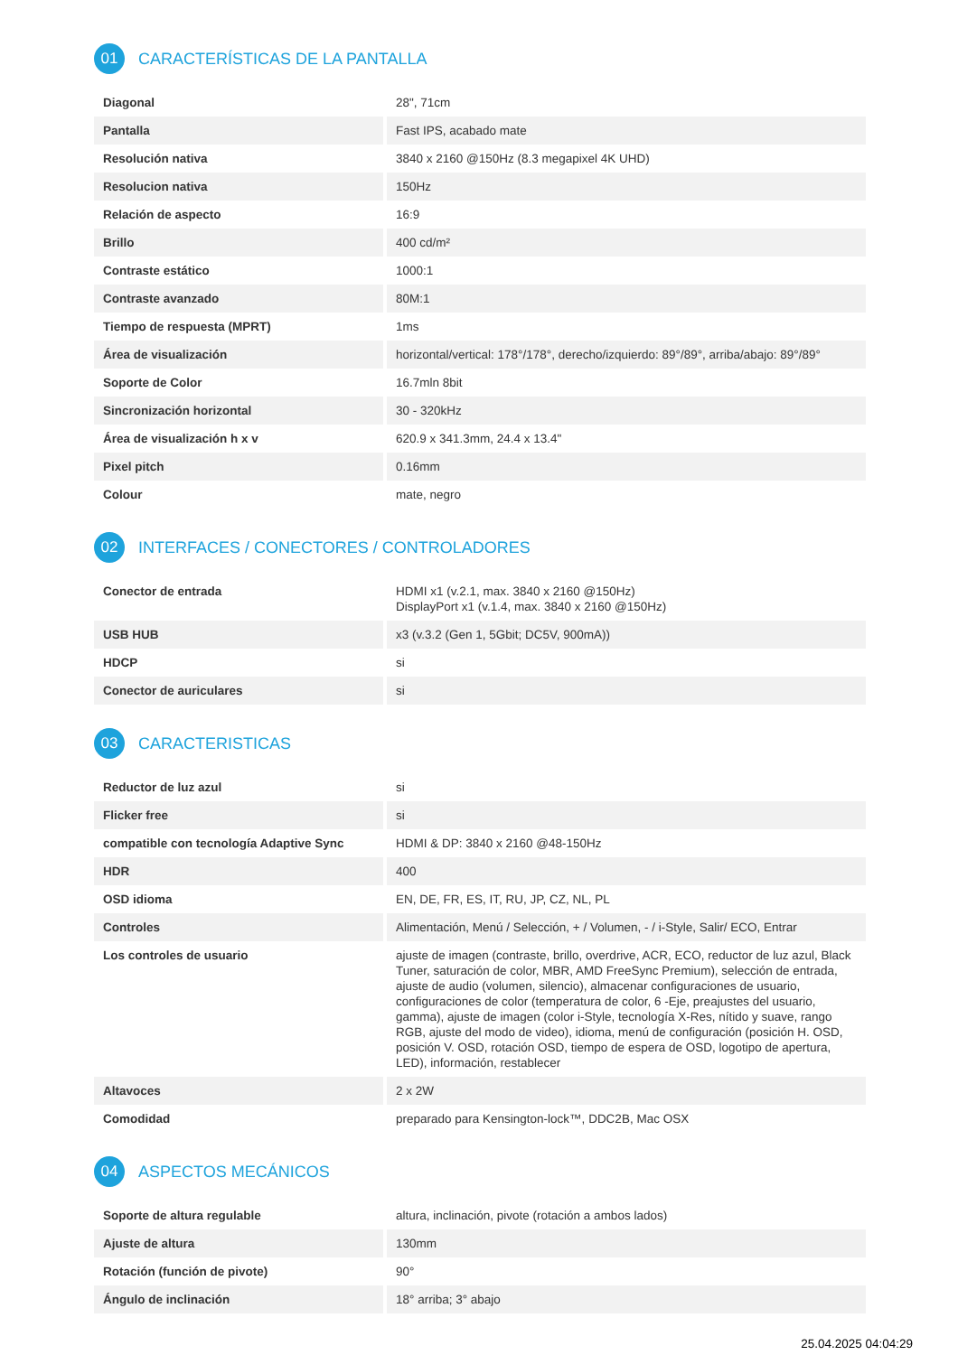01
CARACTERÍSTICAS DE LA PANTALLA
| Diagonal | 28", 71cm |
| Pantalla | Fast IPS, acabado mate |
| Resolución nativa | 3840 x 2160 @150Hz (8.3 megapixel 4K UHD) |
| Resolucion nativa | 150Hz |
| Relación de aspecto | 16:9 |
| Brillo | 400 cd/m² |
| Contraste estático | 1000:1 |
| Contraste avanzado | 80M:1 |
| Tiempo de respuesta (MPRT) | 1ms |
| Área de visualización | horizontal/vertical: 178°/178°, derecho/izquierdo: 89°/89°, arriba/abajo: 89°/89° |
| Soporte de Color | 16.7mln 8bit |
| Sincronización horizontal | 30 - 320kHz |
| Área de visualización h x v | 620.9 x 341.3mm, 24.4 x 13.4" |
| Pixel pitch | 0.16mm |
| Colour | mate, negro |
02
INTERFACES / CONECTORES / CONTROLADORES
| Conector de entrada | HDMI x1 (v.2.1, max. 3840 x 2160 @150Hz) DisplayPort x1 (v.1.4, max. 3840 x 2160 @150Hz) |
| USB HUB | x3 (v.3.2 (Gen 1, 5Gbit; DC5V, 900mA)) |
| HDCP | si |
| Conector de auriculares | si |
03
CARACTERISTICAS
| Reductor de luz azul | si |
| Flicker free | si |
| compatible con tecnología Adaptive Sync | HDMI & DP: 3840 x 2160 @48-150Hz |
| HDR | 400 |
| OSD idioma | EN, DE, FR, ES, IT, RU, JP, CZ, NL, PL |
| Controles | Alimentación, Menú / Selección, + / Volumen, - / i-Style, Salir/ ECO, Entrar |
| Los controles de usuario | ajuste de imagen (contraste, brillo, overdrive, ACR, ECO, reductor de luz azul, Black Tuner, saturación de color, MBR, AMD FreeSync Premium), selección de entrada, ajuste de audio (volumen, silencio), almacenar configuraciones de usuario, configuraciones de color (temperatura de color, 6 -Eje, preajustes del usuario, gamma), ajuste de imagen (color i-Style, tecnología X-Res, nítido y suave, rango RGB, ajuste del modo de video), idioma, menú de configuración (posición H. OSD, posición V. OSD, rotación OSD, tiempo de espera de OSD, logotipo de apertura, LED), información, restablecer |
| Altavoces | 2 x 2W |
| Comodidad | preparado para Kensington-lock™, DDC2B, Mac OSX |
04
ASPECTOS MECÁNICOS
| Soporte de altura regulable | altura, inclinación, pivote (rotación a ambos lados) |
| Ajuste de altura | 130mm |
| Rotación (función de pivote) | 90° |
| Ángulo de inclinación | 18° arriba; 3° abajo |
25.04.2025 04:04:29